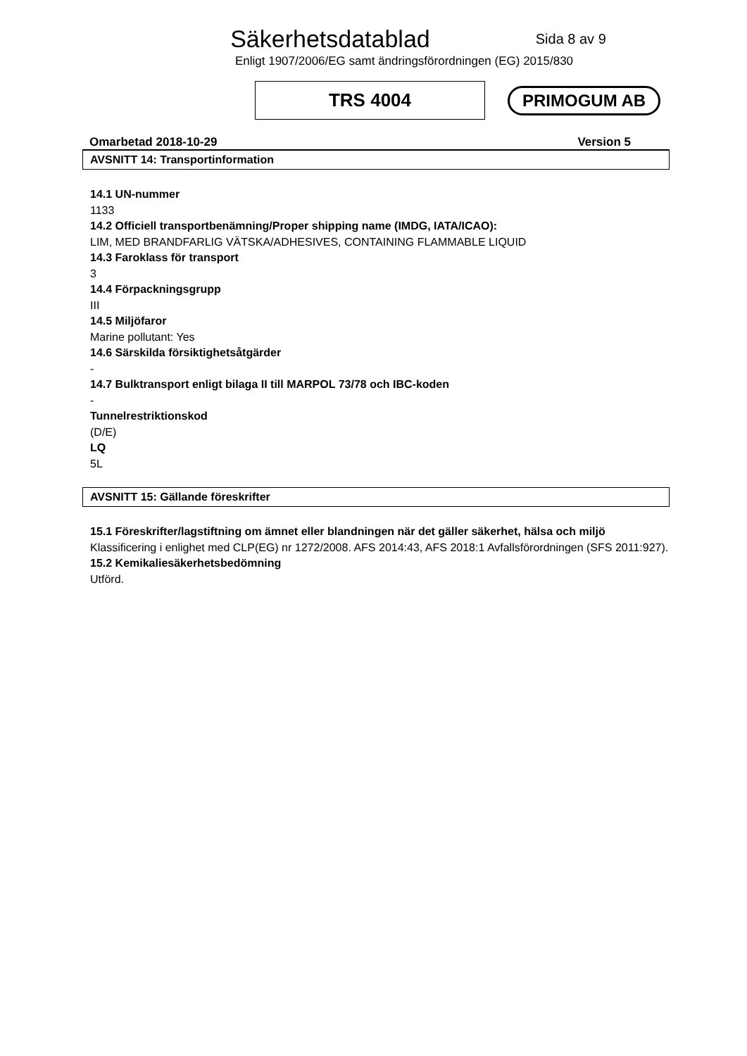Säkerhetsdatablad
Sida 8 av 9
Enligt 1907/2006/EG samt ändringsförordningen (EG) 2015/830
TRS 4004
PRIMOGUM AB
Omarbetad 2018-10-29 Version 5
AVSNITT 14: Transportinformation
14.1 UN-nummer
1133
14.2 Officiell transportbenämning/Proper shipping name (IMDG, IATA/ICAO):
LIM, MED BRANDFARLIG VÄTSKA/ADHESIVES, CONTAINING FLAMMABLE LIQUID
14.3 Faroklass för transport
3
14.4 Förpackningsgrupp
III
14.5 Miljöfaror
Marine pollutant: Yes
14.6 Särskilda försiktighetsåtgärder
-
14.7 Bulktransport enligt bilaga II till MARPOL 73/78 och IBC-koden
-
Tunnelrestriktionskod
(D/E)
LQ
5L
AVSNITT 15: Gällande föreskrifter
15.1 Föreskrifter/lagstiftning om ämnet eller blandningen när det gäller säkerhet, hälsa och miljö
Klassificering i enlighet med CLP(EG) nr 1272/2008. AFS 2014:43, AFS 2018:1 Avfallsförordningen (SFS 2011:927).
15.2 Kemikaliesäkerhetsbedömning
Utförd.